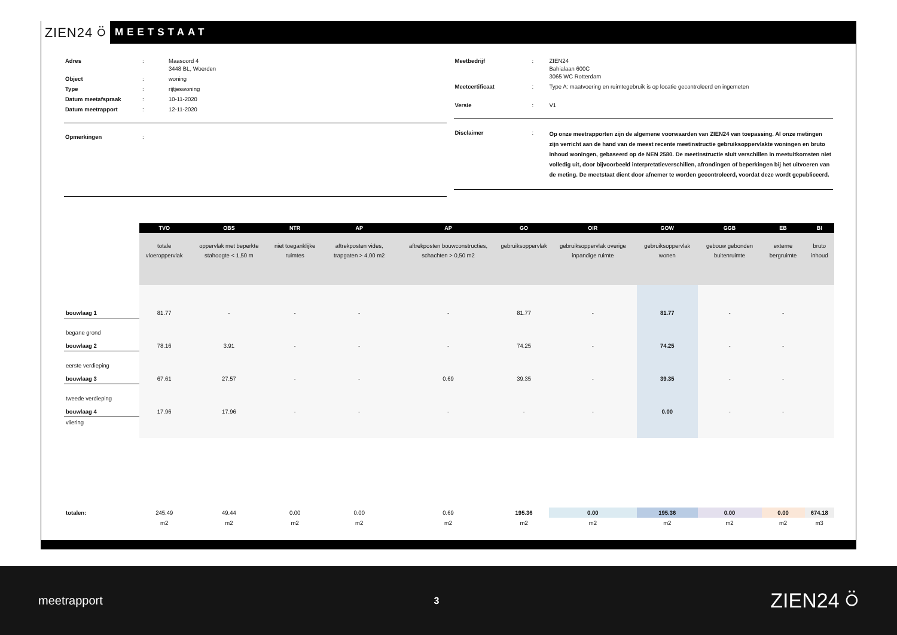ZIEN24 ⍥
MEETSTAAT
| Adres | : | Maasoord 4 3448 BL, Woerden |
| Object | : | woning |
| Type | : | rijtjeswoning |
| Datum meetafspraak | : | 10-11-2020 |
| Datum meetrapport | : | 12-11-2020 |
| Opmerkingen | : |
| Meetbedrijf | : | ZIEN24 Bahialaan 600C 3065 WC Rotterdam |
| Meetcertificaat | : | Type A: maatvoering en ruimtegebruik is op locatie gecontroleerd en ingemeten |
| Versie | : | V1 |
| Disclaimer | : | Op onze meetrapporten zijn de algemene voorwaarden van ZIEN24 van toepassing. Al onze metingen zijn verricht aan de hand van de meest recente meetinstructie gebruiksoppervlakte woningen en bruto inhoud woningen, gebaseerd op de NEN 2580. De meetinstructie sluit verschillen in meetuitkomsten niet volledig uit, door bijvoorbeeld interpretatieverschillen, afrondingen of beperkingen bij het uitvoeren van de meting. De meetstaat dient door afnemer te worden gecontroleerd, voordat deze wordt gepubliceerd. |
| | TVO | OBS | NTR | AP | AP | GO | OIR | GOW | GGB | EB | BI |
| | totale vloeroppervlak | oppervlak met beperkte stahoogte < 1,50 m | niet toeganklijke ruimtes | aftrekposten vides, trapgaten > 4,00 m2 | aftrekposten bouwconstructies, schachten > 0,50 m2 | gebruiksoppervlak | gebruiksoppervlak overige inpandige ruimte | gebruiksoppervlak wonen | gebouw gebonden buitenruimte | externe bergruimte | bruto inhoud |
| bouwlaag 1 | 81.77 | - | - | - | - | 81.77 | - | 81.77 | - | - | |
| begane grond bouwlaag 2 | 78.16 | 3.91 | - | - | - | 74.25 | - | 74.25 | - | - | |
| eerste verdieping bouwlaag 3 | 67.61 | 27.57 | - | - | 0.69 | 39.35 | - | 39.35 | - | - | |
| tweede verdieping bouwlaag 4 | 17.96 | 17.96 | - | - | - | - | - | 0.00 | - | - | |
| vliering | | | | | | | | | | | |
| totalen: | 245.49 | 49.44 | 0.00 | 0.00 | 0.69 | 195.36 | 0.00 | 195.36 | 0.00 | 0.00 | 674.18 |
| | m2 | m2 | m2 | m2 | m2 | m2 | m2 | m2 | m2 | m2 | m3 |
meetrapport 3 ZIEN24 ⍥